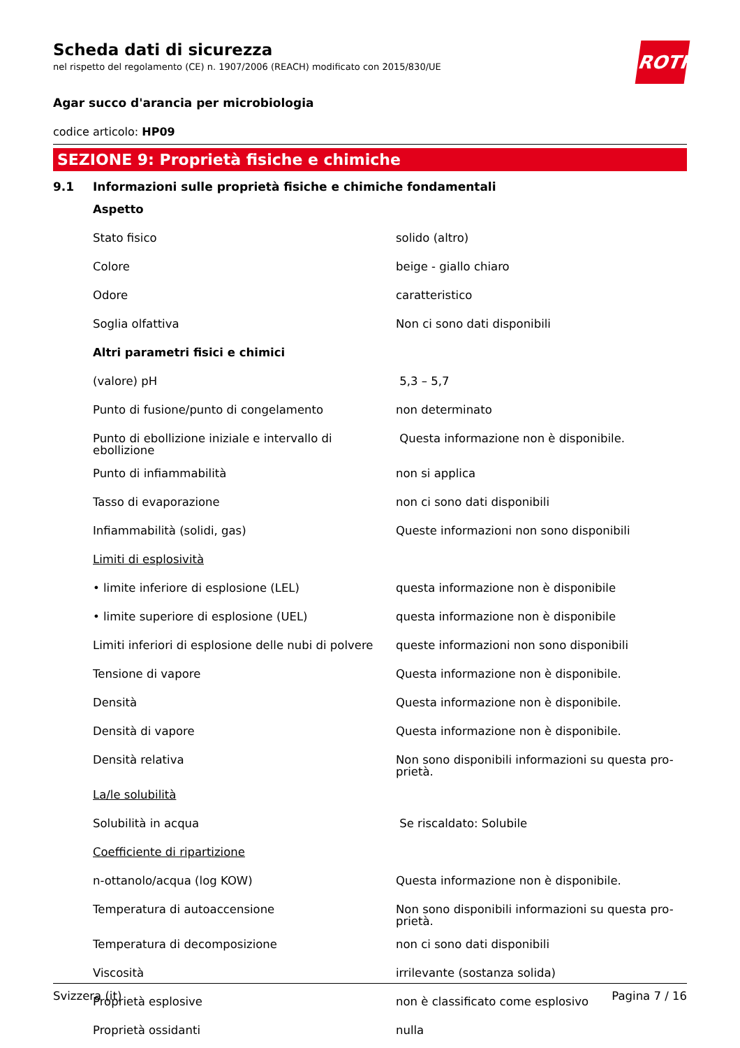ROTH
Scheda dati di sicurezza
nel rispetto del regolamento (CE) n. 1907/2006 (REACH) modificato con 2015/830/UE
Agar succo d'arancia per microbiologia
codice articolo: HP09
SEZIONE 9: Proprietà fisiche e chimiche
9.1 Informazioni sulle proprietà fisiche e chimiche fondamentali
| Aspetto | |
| Stato fisico | solido (altro) |
| Colore | beige - giallo chiaro |
| Odore | caratteristico |
| Soglia olfattiva | Non ci sono dati disponibili |
| Altri parametri fisici e chimici | |
| (valore) pH | 5,3 – 5,7 |
| Punto di fusione/punto di congelamento | non determinato |
| Punto di ebollizione iniziale e intervallo di ebollizione | Questa informazione non è disponibile. |
| Punto di infiammabilità | non si applica |
| Tasso di evaporazione | non ci sono dati disponibili |
| Infiammabilità (solidi, gas) | Queste informazioni non sono disponibili |
| Limiti di esplosività | |
| • limite inferiore di esplosione (LEL) | questa informazione non è disponibile |
| • limite superiore di esplosione (UEL) | questa informazione non è disponibile |
| Limiti inferiori di esplosione delle nubi di polvere | queste informazioni non sono disponibili |
| Tensione di vapore | Questa informazione non è disponibile. |
| Densità | Questa informazione non è disponibile. |
| Densità di vapore | Questa informazione non è disponibile. |
| Densità relativa | Non sono disponibili informazioni su questa pro-prietà. |
| La/le solubilità | |
| Solubilità in acqua | Se riscaldato: Solubile |
| Coefficiente di ripartizione | |
| n-ottanolo/acqua (log KOW) | Questa informazione non è disponibile. |
| Temperatura di autoaccensione | Non sono disponibili informazioni su questa pro-prietà. |
| Temperatura di decomposizione | non ci sono dati disponibili |
| Viscosità | irrilevante (sostanza solida) |
| Proprietà esplosive | non è classificato come esplosivo |
| Proprietà ossidanti | nulla |
Svizzera (it) Pagina 7 / 16